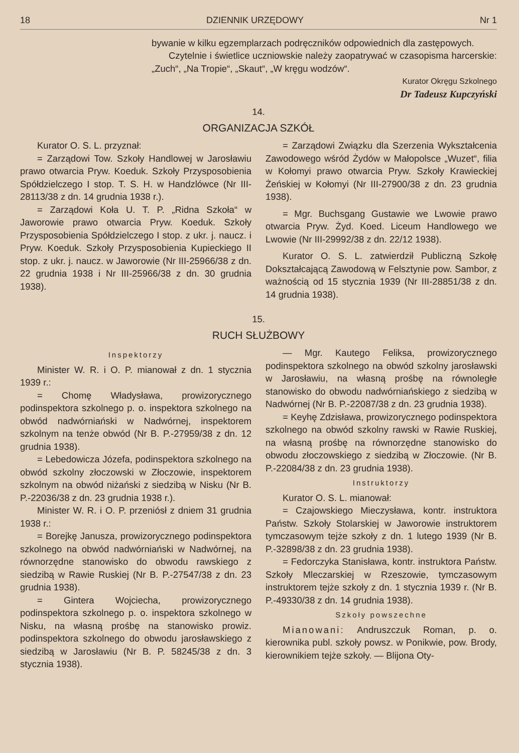18 DZIENNIK URZĘDOWY Nr 1
bywanie w kilku egzemplarzach podręczników odpowiednich dla zastępowych.
Czytelnie i świetlice uczniowskie należy zaopatrywać w czasopisma harcerskie: „Zuch“, „Na Tropie“, „Skaut“, „W kręgu wodzów“.
Kurator Okręgu Szkolnego
Dr Tadeusz Kupczyński
14.
ORGANIZACJA SZKÓŁ
Kurator O. S. L. przyznał:
= Zarządowi Tow. Szkoły Handlowej w Jarosławiu prawo otwarcia Pryw. Koeduk. Szkoły Przysposobienia Spółdzielczego I stop. T. S. H. w Handzlówce (Nr III-28113/38 z dn. 14 grudnia 1938 r.).
= Zarządowi Koła U. T. P. „Ridna Szkoła“ w Jaworowie prawo otwarcia Pryw. Koeduk. Szkoły Przysposobienia Spółdzielczego I stop. z ukr. j. naucz. i Pryw. Koeduk. Szkoły Przysposobienia Kupieckiego II stop. z ukr. j. naucz. w Jaworowie (Nr III-25966/38 z dn. 22 grudnia 1938 i Nr III-25966/38 z dn. 30 grudnia 1938).
= Zarządowi Związku dla Szerzenia Wykształcenia Zawodowego wśród Żydów w Małopolsce „Wuzet“, filia w Kołomyi prawo otwarcia Pryw. Szkoły Krawieckiej Żeńskiej w Kołomyi (Nr III-27900/38 z dn. 23 grudnia 1938).
= Mgr. Buchsgang Gustawie we Lwowie prawo otwarcia Pryw. Żyd. Koed. Liceum Handlowego we Lwowie (Nr III-29992/38 z dn. 22/12 1938).
Kurator O. S. L. zatwierdził Publiczną Szkołę Dokształcającą Zawodową w Felsztynie pow. Sambor, z ważnością od 15 stycznia 1939 (Nr III-28851/38 z dn. 14 grudnia 1938).
15.
RUCH SŁUŻBOWY
Inspektorzy
Minister W. R. i O. P. mianował z dn. 1 stycznia 1939 r.:
= Chomę Władysława, prowizorycznego podinspektora szkolnego p. o. inspektora szkolnego na obwód nadwórniański w Nadwórnej, inspektorem szkolnym na tenże obwód (Nr B. P.-27959/38 z dn. 12 grudnia 1938).
= Lebedowicza Józefa, podinspektora szkolnego na obwód szkolny złoczowski w Złoczowie, inspektorem szkolnym na obwód niżański z siedzibą w Nisku (Nr B. P.-22036/38 z dn. 23 grudnia 1938 r.).
Minister W. R. i O. P. przeniósł z dniem 31 grudnia 1938 r.:
= Borejkę Janusza, prowizorycznego podinspektora szkolnego na obwód nadwórniański w Nadwórnej, na równorzędne stanowisko do obwodu rawskiego z siedzibą w Rawie Ruskiej (Nr B. P.-27547/38 z dn. 23 grudnia 1938).
= Gintera Wojciecha, prowizorycznego podinspektora szkolnego p. o. inspektora szkolnego w Nisku, na własną prośbę na stanowisko prowiz. podinspektora szkolnego do obwodu jarosławskiego z siedzibą w Jarosławiu (Nr B. P. 58245/38 z dn. 3 stycznia 1938).
— Mgr. Kautego Feliksa, prowizorycznego podinspektora szkolnego na obwód szkolny jarosławski w Jarosławiu, na własną prośbę na równoległe stanowisko do obwodu nadwórniańskiego z siedzibą w Nadwórnej (Nr B. P.-22087/38 z dn. 23 grudnia 1938).
= Keyhę Zdzisława, prowizorycznego podinspektora szkolnego na obwód szkolny rawski w Rawie Ruskiej, na własną prośbę na równorzędne stanowisko do obwodu złoczowskiego z siedzibą w Złoczowie. (Nr B. P.-22084/38 z dn. 23 grudnia 1938).
Instruktorzy
Kurator O. S. L. mianował:
= Czajowskiego Mieczysława, kontr. instruktora Państw. Szkoły Stolarskiej w Jaworowie instruktorem tymczasowym tejże szkoły z dn. 1 lutego 1939 (Nr B. P.-32898/38 z dn. 23 grudnia 1938).
= Fedorczyka Stanisława, kontr. instruktora Państw. Szkoły Mleczarskiej w Rzeszowie, tymczasowym instruktorem tejże szkoły z dn. 1 stycznia 1939 r. (Nr B. P.-49330/38 z dn. 14 grudnia 1938).
Szkoły powszechne
Mianowani: Andruszczuk Roman, p. o. kierownika publ. szkoły powsz. w Ponikwie, pow. Brody, kierownikiem tejże szkoły. — Blijona Oty-